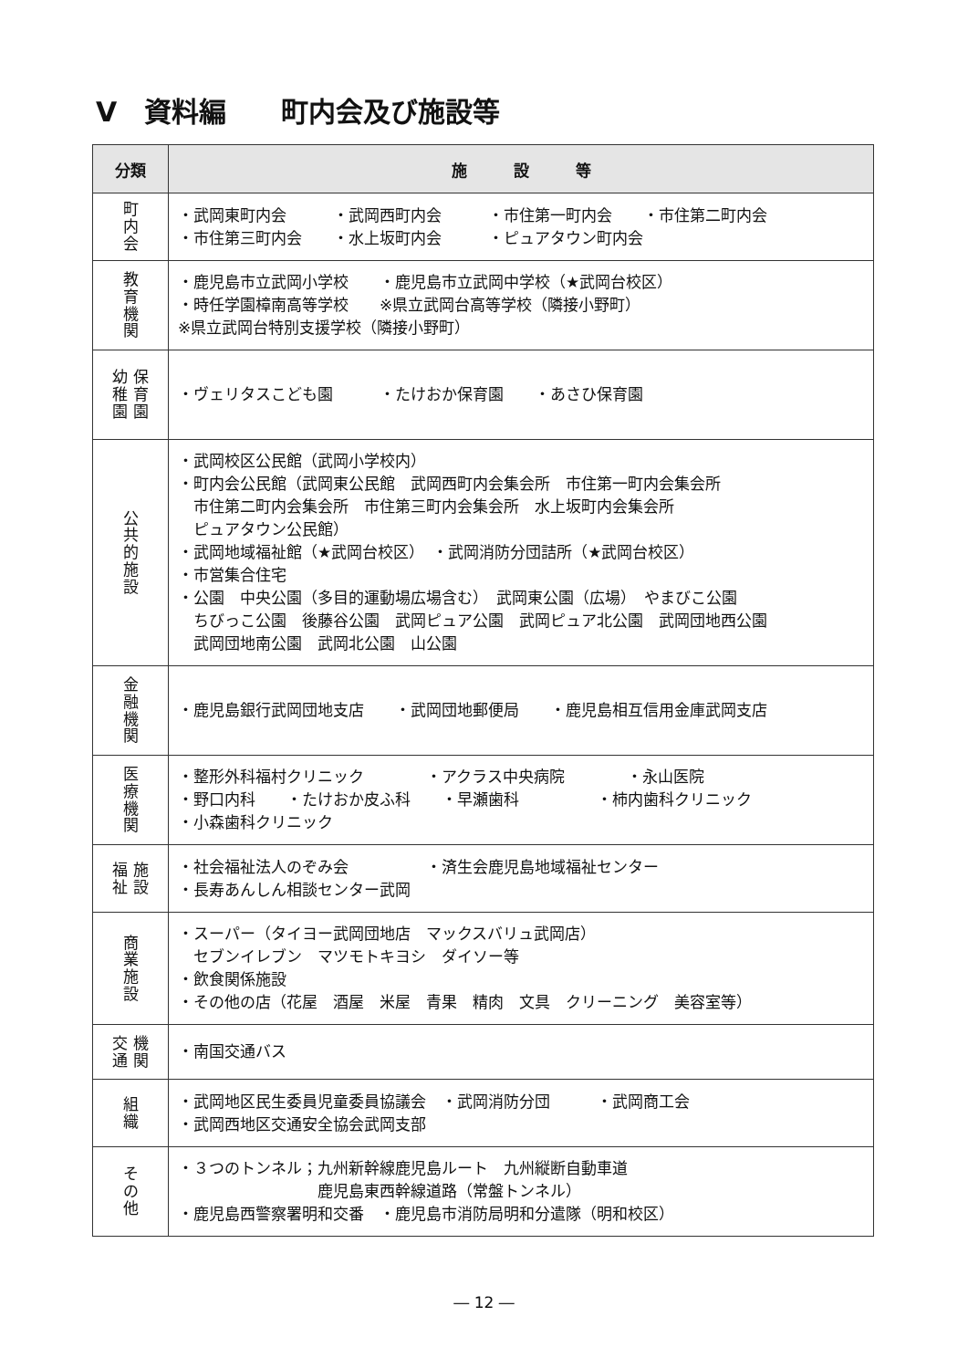Ⅴ　資料編　　町内会及び施設等
| 分類 | 施 設 等 |
| --- | --- |
| 町 内 会 | ・武岡東町内会 ・武岡西町内会 ・市住第一町内会 ・市住第二町内会 ・市住第三町内会 ・水上坂町内会 ・ピュアタウン町内会 |
| 教 育 機 関 | ・鹿児島市立武岡小学校 ・鹿児島市立武岡中学校（★武岡台校区） ・時任学園樟南高等学校 ※県立武岡台高等学校（隣接小野町） ※県立武岡台特別支援学校（隣接小野町） |
| 幼 保 稚 育 園 園 | ・ヴェリタスこども園 ・たけおか保育園 ・あさひ保育園 |
| 公 共 的 施 設 | ・武岡校区公民館（武岡小学校内） ・町内会公民館（武岡東公民館 武岡西町内会集会所 市住第一町内会集会所 市住第二町内会集会所 市住第三町内会集会所 水上坂町内会集会所 ピュアタウン公民館） ・武岡地域福祉館（★武岡台校区） ・武岡消防分団詰所（★武岡台校区） ・市営集合住宅 ・公園 中央公園（多目的運動場広場含む） 武岡東公園（広場） やまびこ公園 ちびっこ公園 後藤谷公園 武岡ピュア公園 武岡ピュア北公園 武岡団地西公園 武岡団地南公園 武岡北公園 山公園 |
| 金 融 機 関 | ・鹿児島銀行武岡団地支店 ・武岡団地郵便局 ・鹿児島相互信用金庫武岡支店 |
| 医 療 機 関 | ・整形外科福村クリニック ・アクラス中央病院 ・永山医院 ・野口内科 ・たけおか皮ふ科 ・早瀬歯科 ・柿内歯科クリニック ・小森歯科クリニック |
| 福 施 祉 設 | ・社会福祉法人のぞみ会 ・済生会鹿児島地域福祉センター ・長寿あんしん相談センター武岡 |
| 商 業 施 設 | ・スーパー（タイヨー武岡団地店 マックスバリュ武岡店） セブンイレブン マツモトキヨシ ダイソー等 ・飲食関係施設 ・その他の店（花屋 酒屋 米屋 青果 精肉 文具 クリーニング 美容室等） |
| 交 機 通 関 | ・南国交通バス |
| 組 織 | ・武岡地区民生委員児童委員協議会 ・武岡消防分団 ・武岡商工会 ・武岡西地区交通安全協会武岡支部 |
| そ の 他 | ・３つのトンネル；九州新幹線鹿児島ルート 九州縦断自動車道 鹿児島東西幹線道路（常盤トンネル） ・鹿児島西警察署明和交番 ・鹿児島市消防局明和分遣隊（明和校区） |
― 12 ―